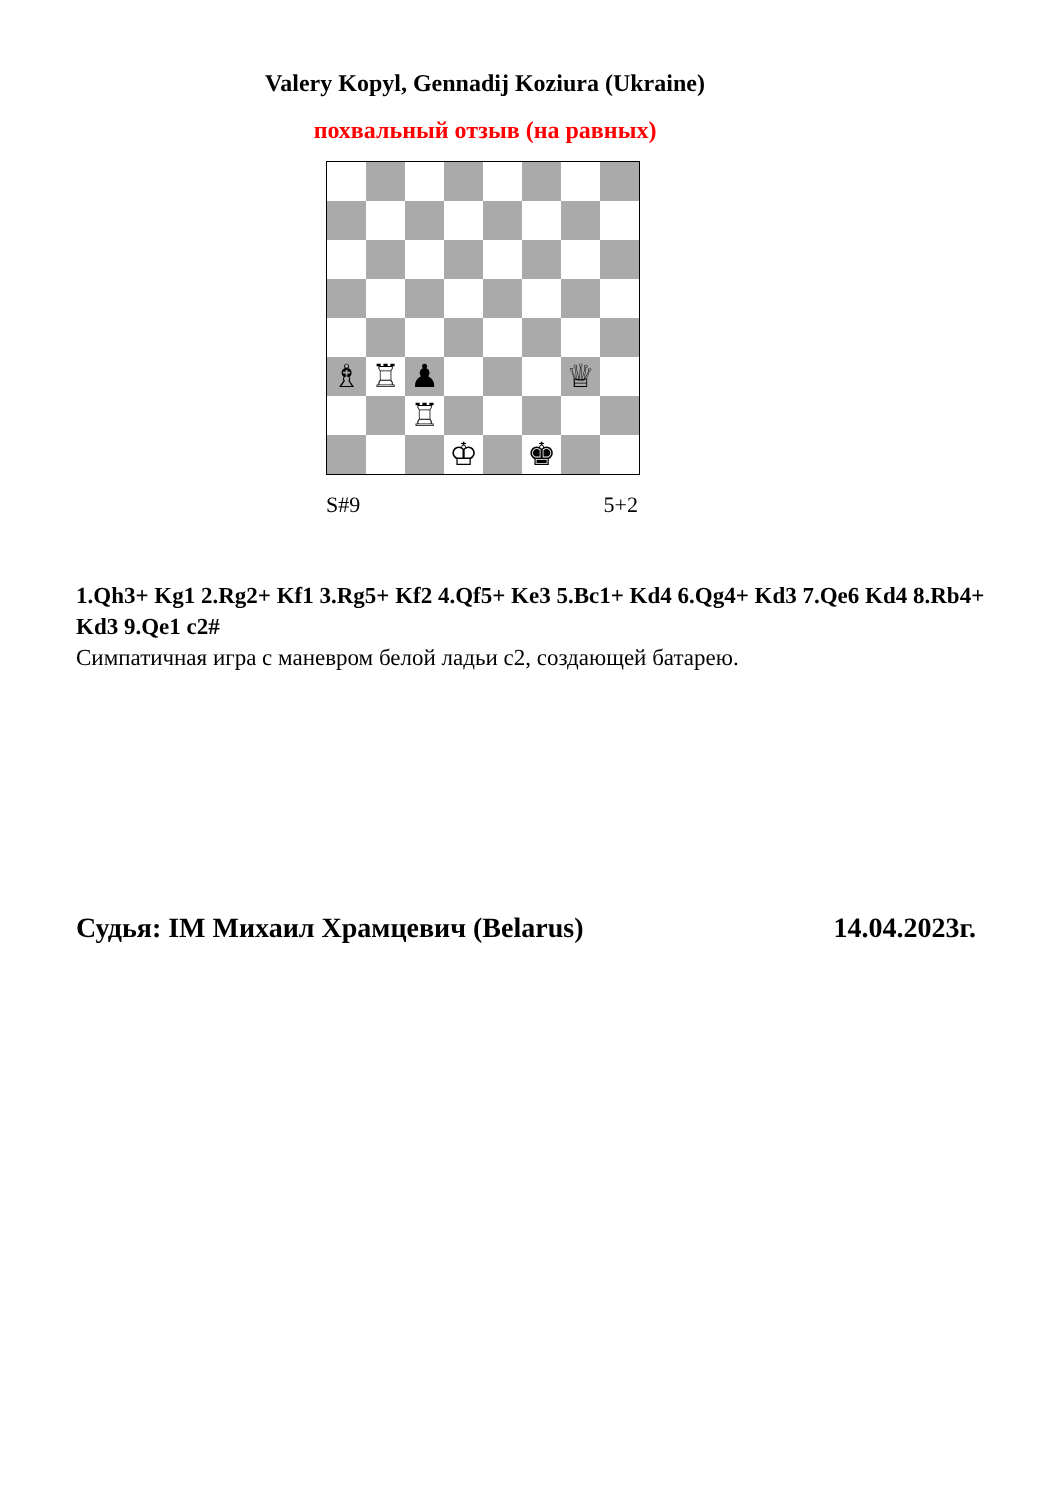Valery Kopyl, Gennadij Koziura (Ukraine)
похвальный отзыв (на равных)
| ♗ | ♖ | ♟ | | | | ♕ | |
| | | ♖ | | | | | |
| | | | ♔ | | ♚ | | |
S#9 5+2
1.Qh3+ Kg1 2.Rg2+ Kf1 3.Rg5+ Kf2 4.Qf5+ Ke3 5.Bc1+ Kd4 6.Qg4+ Kd3 7.Qe6 Kd4 8.Rb4+ Kd3 9.Qe1 c2#
Симпатичная игра с маневром белой ладьи c2, создающей батарею.
Судья: IM Михаил Храмцевич (Belarus) 14.04.2023г.